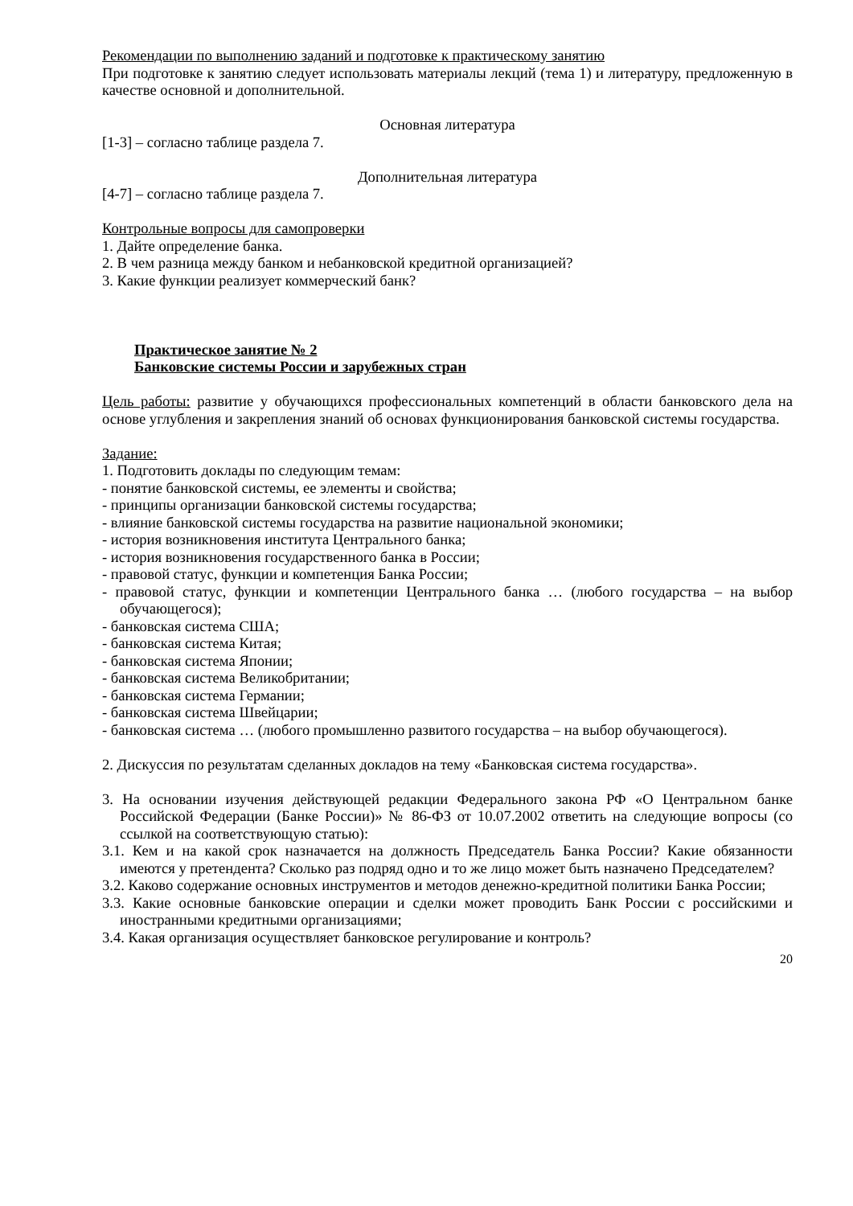Рекомендации по выполнению заданий и подготовке к практическому занятию
При подготовке к занятию следует использовать материалы лекций (тема 1) и литературу, предложенную в качестве основной и дополнительной.
Основная литература
[1-3] – согласно таблице раздела 7.
Дополнительная литература
[4-7] – согласно таблице раздела 7.
Контрольные вопросы для самопроверки
1. Дайте определение банка.
2. В чем разница между банком и небанковской кредитной организацией?
3. Какие функции реализует коммерческий банк?
Практическое занятие № 2
Банковские системы России и зарубежных стран
Цель работы: развитие у обучающихся профессиональных компетенций в области банковского дела на основе углубления и закрепления знаний об основах функционирования банковской системы государства.
Задание:
1. Подготовить доклады по следующим темам:
- понятие банковской системы, ее элементы и свойства;
- принципы организации банковской системы государства;
- влияние банковской системы государства на развитие национальной экономики;
- история возникновения института Центрального банка;
- история возникновения государственного банка в России;
- правовой статус, функции и компетенция Банка России;
- правовой статус, функции и компетенции Центрального банка … (любого государства – на выбор обучающегося);
- банковская система США;
- банковская система Китая;
- банковская система Японии;
- банковская система Великобритании;
- банковская система Германии;
- банковская система Швейцарии;
- банковская система … (любого промышленно развитого государства – на выбор обучающегося).
2. Дискуссия по результатам сделанных докладов на тему «Банковская система государства».
3. На основании изучения действующей редакции Федерального закона РФ «О Центральном банке Российской Федерации (Банке России)» № 86-ФЗ от 10.07.2002 ответить на следующие вопросы (со ссылкой на соответствующую статью):
3.1. Кем и на какой срок назначается на должность Председатель Банка России? Какие обязанности имеются у претендента? Сколько раз подряд одно и то же лицо может быть назначено Председателем?
3.2. Каково содержание основных инструментов и методов денежно-кредитной политики Банка России;
3.3. Какие основные банковские операции и сделки может проводить Банк России с российскими и иностранными кредитными организациями;
3.4. Какая организация осуществляет банковское регулирование и контроль?
20